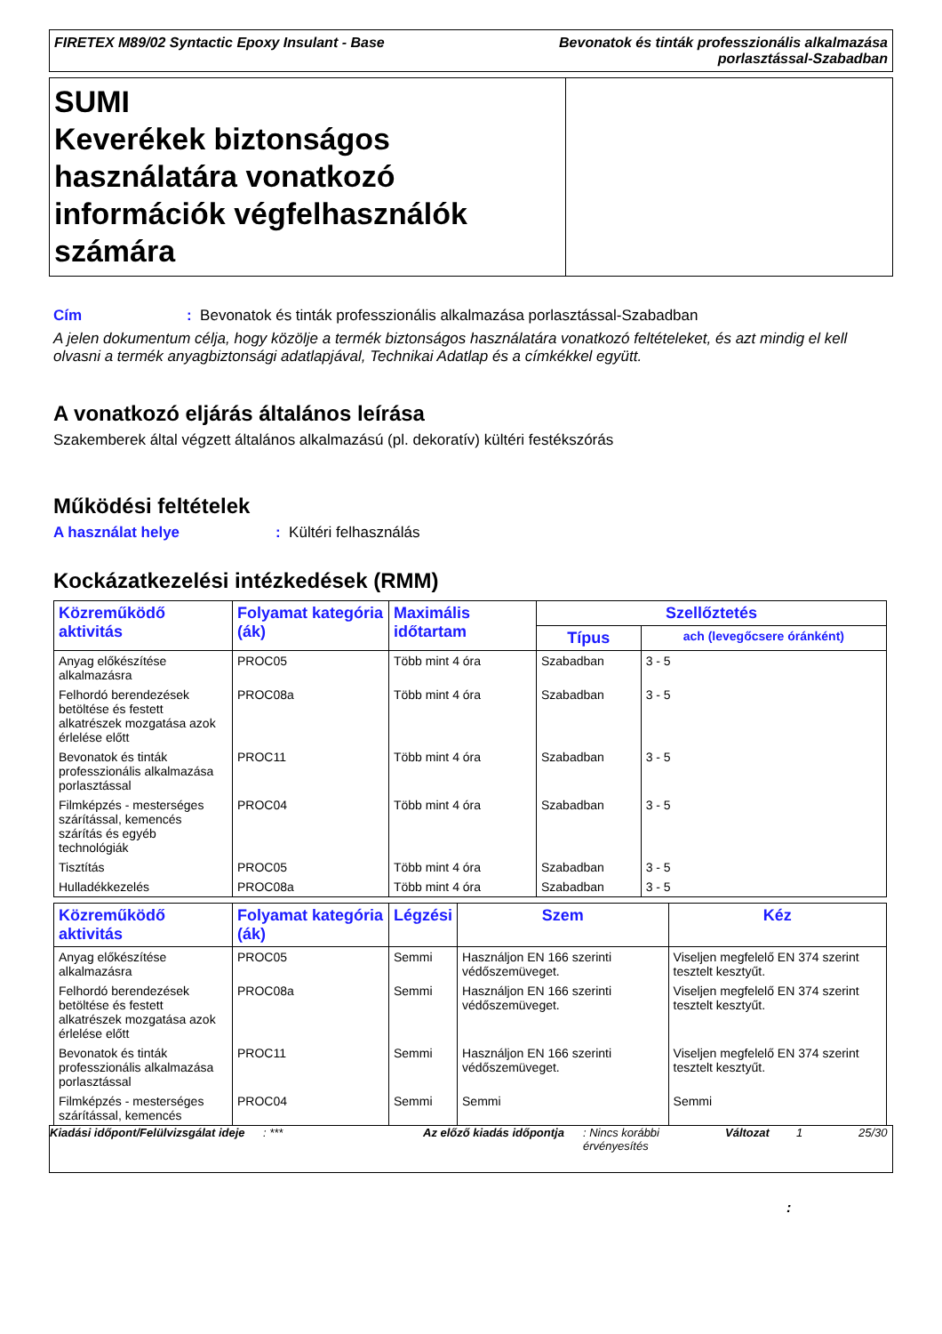FIRETEX M89/02 Syntactic Epoxy Insulant - Base
Bevonatok és tinták professzionális alkalmazása
porlasztással-Szabadban
SUMI
Keverékek biztonságos használatára vonatkozó információk végfelhasználók számára
Cím: Bevonatok és tinták professzionális alkalmazása porlasztással-Szabadban
A jelen dokumentum célja, hogy közölje a termék biztonságos használatára vonatkozó feltételeket, és azt mindig el kell olvasni a termék anyagbiztonsági adatlapjával, Technikai Adatlap és a címkékkel együtt.
A vonatkozó eljárás általános leírása
Szakemberek által végzett általános alkalmazású (pl. dekoratív) kültéri festékszórás
Működési feltételek
A használat helye: Kültéri felhasználás
Kockázatkezelési intézkedések (RMM)
| Közreműködő aktivitás | Folyamat kategória (ák) | Maximális időtartam | Szellőztetés | |
| --- | --- | --- | --- | --- |
| | | | Típus | ach (levegőcsere óránként) |
| Anyag előkészítése alkalmazásra | PROC05 | Több mint 4 óra | Szabadban | 3 - 5 |
| Felhordó berendezések betöltése és festett alkatrészek mozgatása azok érlelése előtt | PROC08a | Több mint 4 óra | Szabadban | 3 - 5 |
| Bevonatok és tinták professzionális alkalmazása porlasztással | PROC11 | Több mint 4 óra | Szabadban | 3 - 5 |
| Filmképzés - mesterséges szárítással, kemencés szárítás és egyéb technológiák | PROC04 | Több mint 4 óra | Szabadban | 3 - 5 |
| Tisztítás | PROC05 | Több mint 4 óra | Szabadban | 3 - 5 |
| Hulladékkezelés | PROC08a | Több mint 4 óra | Szabadban | 3 - 5 |
| Közreműködő aktivitás | Folyamat kategória (ák) | Légzési | Szem | Kéz |
| --- | --- | --- | --- | --- |
| Anyag előkészítése alkalmazásra | PROC05 | Semmi | Használjon EN 166 szerinti védőszemüveget. | Viseljen megfelelő EN 374 szerint tesztelt kesztyűt. |
| Felhordó berendezések betöltése és festett alkatrészek mozgatása azok érlelése előtt | PROC08a | Semmi | Használjon EN 166 szerinti védőszemüveget. | Viseljen megfelelő EN 374 szerint tesztelt kesztyűt. |
| Bevonatok és tinták professzionális alkalmazása porlasztással | PROC11 | Semmi | Használjon EN 166 szerinti védőszemüveget. | Viseljen megfelelő EN 374 szerint tesztelt kesztyűt. |
| Filmképzés - mesterséges szárítással, kemencés | PROC04 | Semmi | Semmi | Semmi |
Kiadási időpont/Felülvizsgálat ideje
: *** Az előző kiadás időpontja
: Nincs korábbi érvényesítés
Változat 1 25/30
: